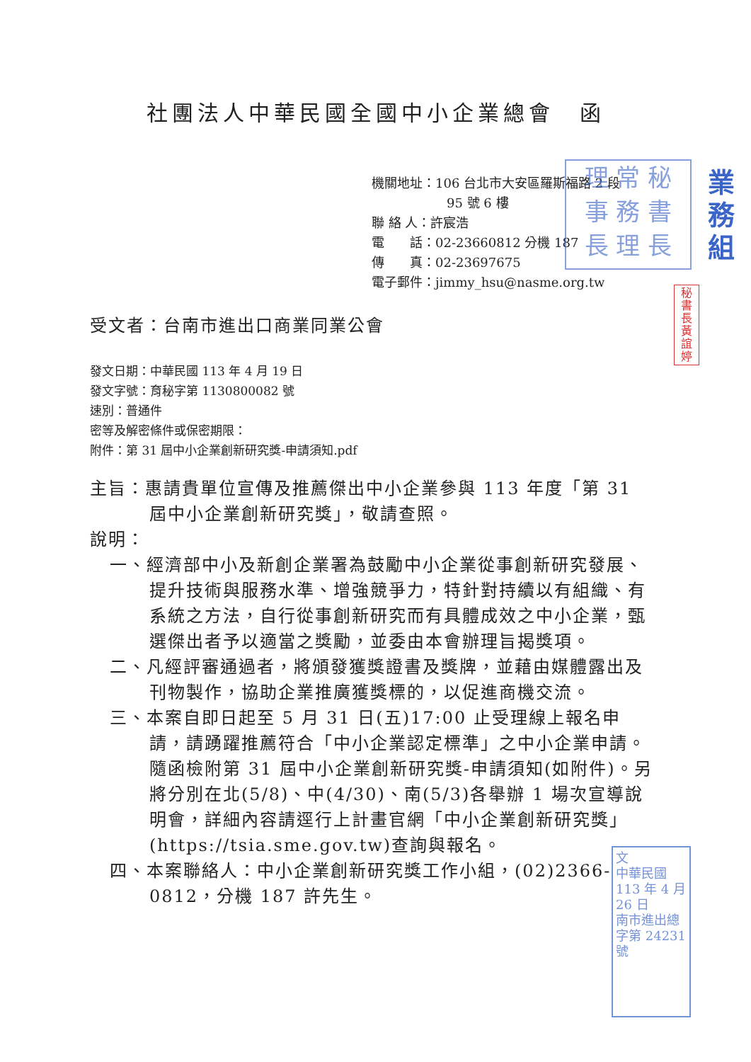社團法人中華民國全國中小企業總會　函
機關地址：106 台北市大安區羅斯福路 2 段
95 號 6 樓
聯 絡 人：許宸浩
電　　話：02-23660812 分機 187
傳　　真：02-23697675
電子郵件：jimmy_hsu@nasme.org.tw
理 常 秘
事 務 書
長 理 長
業務組
秘書長黃誼婷
受文者：台南市進出口商業同業公會
發文日期：中華民國 113 年 4 月 19 日
發文字號：育秘字第 1130800082 號
速別：普通件
密等及解密條件或保密期限：
附件：第 31 屆中小企業創新研究獎-申請須知.pdf
主旨：惠請貴單位宣傳及推薦傑出中小企業參與 113 年度「第 31 屆中小企業創新研究獎」，敬請查照。
說明：
一、經濟部中小及新創企業署為鼓勵中小企業從事創新研究發展、提升技術與服務水準、增強競爭力，特針對持續以有組織、有系統之方法，自行從事創新研究而有具體成效之中小企業，甄選傑出者予以適當之獎勵，並委由本會辦理旨揭獎項。
二、凡經評審通過者，將頒發獲獎證書及獎牌，並藉由媒體露出及刊物製作，協助企業推廣獲獎標的，以促進商機交流。
三、本案自即日起至 5 月 31 日(五)17:00 止受理線上報名申請，請踴躍推薦符合「中小企業認定標準」之中小企業申請。隨函檢附第 31 屆中小企業創新研究獎-申請須知(如附件)。另將分別在北(5/8)、中(4/30)、南(5/3)各舉辦 1 場次宣導說明會，詳細內容請逕行上計畫官網「中小企業創新研究獎」(https://tsia.sme.gov.tw)查詢與報名。
四、本案聯絡人：中小企業創新研究獎工作小組，(02)2366-0812，分機 187 許先生。
文
中華民國 113 年 4 月 26 日
南市進出總字第 24231 號